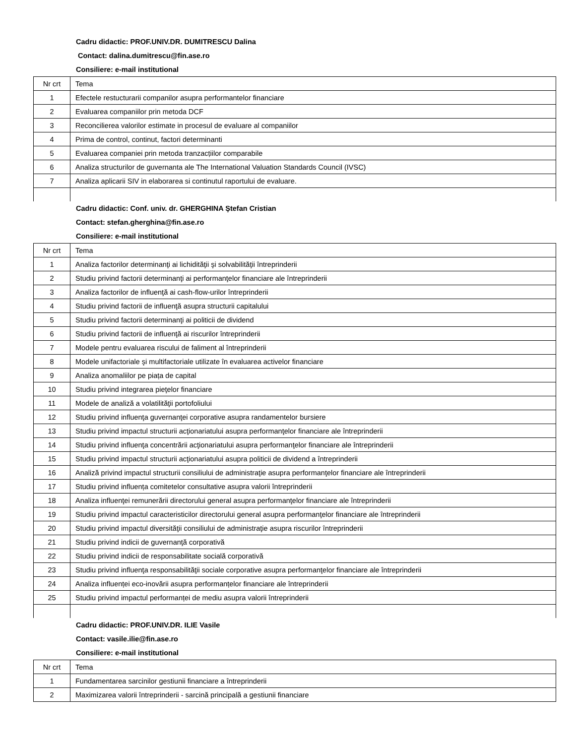Cadru didactic: PROF.UNIV.DR. DUMITRESCU Dalina
Contact: dalina.dumitrescu@fin.ase.ro
Consiliere: e-mail institutional
| Nr crt | Tema |
| 1 | Efectele restucturarii companilor asupra performantelor financiare |
| 2 | Evaluarea companiilor prin metoda DCF |
| 3 | Reconcilierea valorilor estimate in procesul de evaluare al companiilor |
| 4 | Prima de control, continut, factori determinanti |
| 5 | Evaluarea companiei prin metoda tranzacțiilor comparabile |
| 6 | Analiza structurilor de guvernanta ale The International Valuation Standards Council (IVSC) |
| 7 | Analiza aplicarii SIV in elaborarea si continutul raportului de evaluare. |
Cadru didactic: Conf. univ. dr. GHERGHINA Ştefan Cristian
Contact: stefan.gherghina@fin.ase.ro
Consiliere: e-mail institutional
| Nr crt | Tema |
| 1 | Analiza factorilor determinanţi ai lichidităţii şi solvabilităţii întreprinderii |
| 2 | Studiu privind factorii determinanţi ai performanţelor financiare ale întreprinderii |
| 3 | Analiza factorilor de influenţă ai cash-flow-urilor întreprinderii |
| 4 | Studiu privind factorii de influenţă asupra structurii capitalului |
| 5 | Studiu privind factorii determinanţi ai politicii de dividend |
| 6 | Studiu privind factorii de influenţă ai riscurilor întreprinderii |
| 7 | Modele pentru evaluarea riscului de faliment al întreprinderii |
| 8 | Modele unifactoriale şi multifactoriale utilizate în evaluarea activelor financiare |
| 9 | Analiza anomaliilor pe piața de capital |
| 10 | Studiu privind integrarea pieţelor financiare |
| 11 | Modele de analiză a volatilităţii portofoliului |
| 12 | Studiu privind influenţa guvernanţei corporative asupra randamentelor bursiere |
| 13 | Studiu privind impactul structurii acţionariatului asupra performanţelor financiare ale întreprinderii |
| 14 | Studiu privind influenţa concentrării acţionariatului asupra performanţelor financiare ale întreprinderii |
| 15 | Studiu privind impactul structurii acţionariatului asupra politicii de dividend a întreprinderii |
| 16 | Analiză privind impactul structurii consiliului de administraţie asupra performanţelor financiare ale întreprinderii |
| 17 | Studiu privind influența comitetelor consultative asupra valorii întreprinderii |
| 18 | Analiza influenţei remunerării directorului general asupra performanţelor financiare ale întreprinderii |
| 19 | Studiu privind impactul caracteristicilor directorului general asupra performanţelor financiare ale întreprinderii |
| 20 | Studiu privind impactul diversităţii consiliului de administraţie asupra riscurilor întreprinderii |
| 21 | Studiu privind indicii de guvernanţă corporativă |
| 22 | Studiu privind indicii de responsabilitate socială corporativă |
| 23 | Studiu privind influenţa responsabilităţii sociale corporative asupra performanţelor financiare ale întreprinderii |
| 24 | Analiza influenței eco-inovării asupra performanțelor financiare ale întreprinderii |
| 25 | Studiu privind impactul performanței de mediu asupra valorii întreprinderii |
Cadru didactic: PROF.UNIV.DR. ILIE Vasile
Contact: vasile.ilie@fin.ase.ro
Consiliere: e-mail institutional
| Nr crt | Tema |
| 1 | Fundamentarea sarcinilor gestiunii financiare a întreprinderii |
| 2 | Maximizarea valorii întreprinderii - sarcină principală a gestiunii financiare |